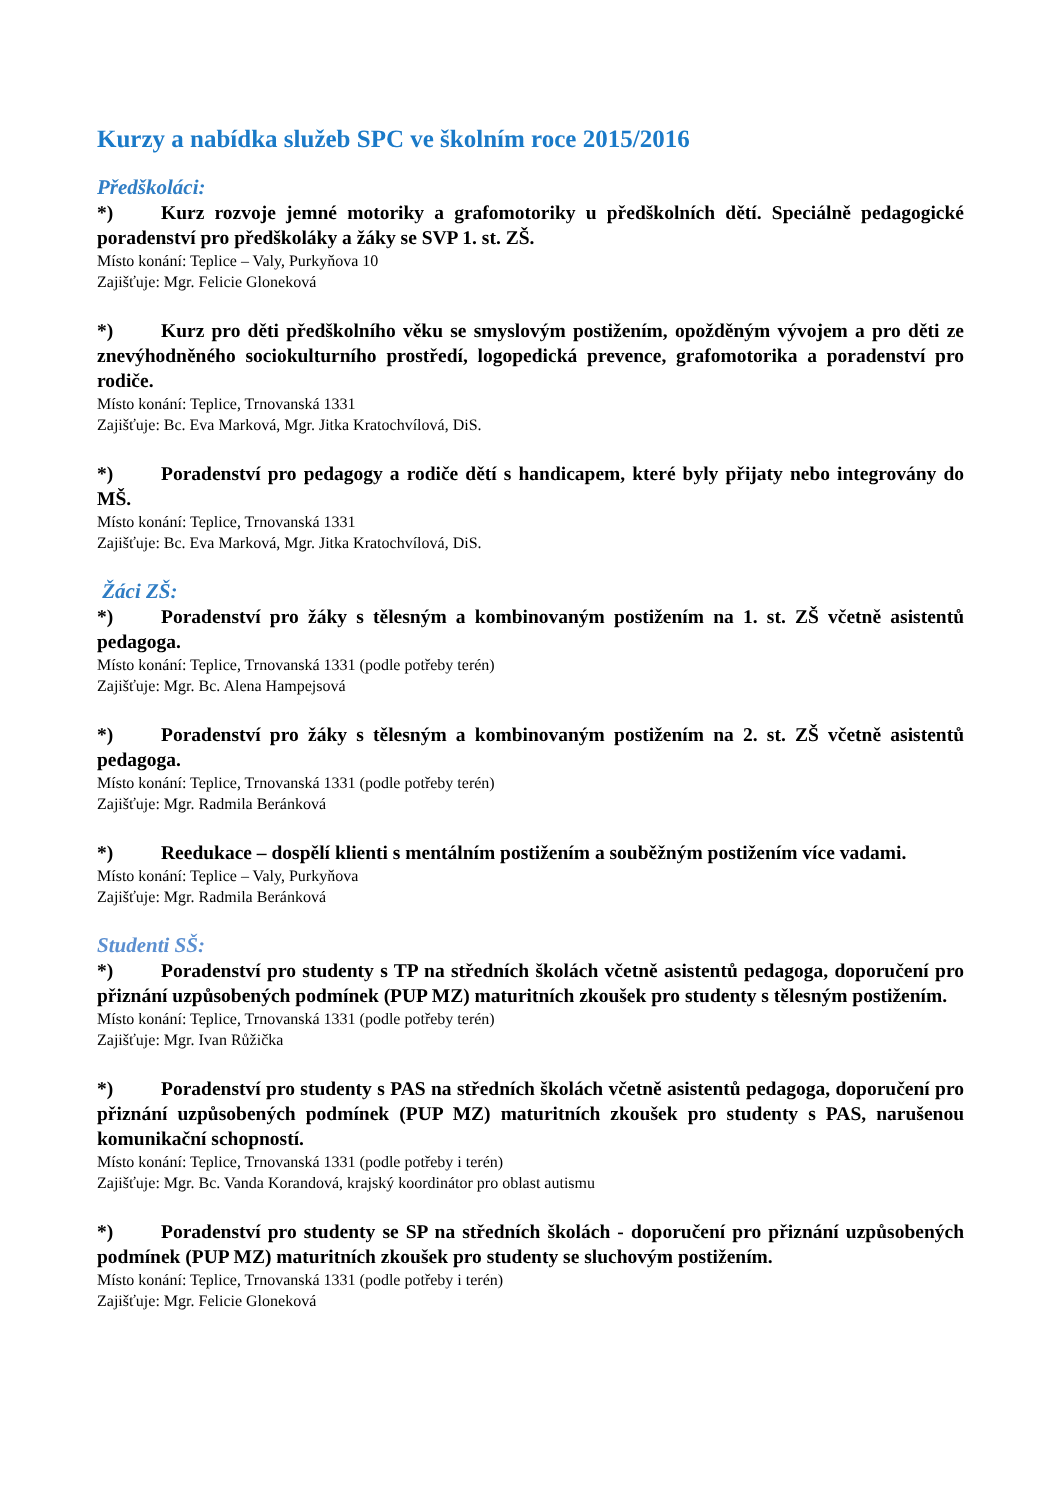Kurzy a nabídka služeb SPC ve školním roce 2015/2016
Předškoláci:
*) Kurz rozvoje jemné motoriky a grafomotoriky u předškolních dětí. Speciálně pedagogické poradenství pro předškoláky a žáky se SVP 1. st. ZŠ.
Místo konání: Teplice – Valy, Purkyňova 10
Zajišťuje: Mgr. Felicie Gloneková
*) Kurz pro děti předškolního věku se smyslovým postižením, opožděným vývojem a pro děti ze znevýhodněného sociokulturního prostředí, logopedická prevence, grafomotorika a poradenství pro rodiče.
Místo konání: Teplice, Trnovanská 1331
Zajišťuje: Bc. Eva Marková, Mgr. Jitka Kratochvílová, DiS.
*) Poradenství pro pedagogy a rodiče dětí s handicapem, které byly přijaty nebo integrovány do MŠ.
Místo konání: Teplice, Trnovanská 1331
Zajišťuje: Bc. Eva Marková, Mgr. Jitka Kratochvílová, DiS.
Žáci ZŠ:
*) Poradenství pro žáky s tělesným a kombinovaným postižením na 1. st. ZŠ včetně asistentů pedagoga.
Místo konání: Teplice, Trnovanská 1331 (podle potřeby terén)
Zajišťuje: Mgr. Bc. Alena Hampejsová
*) Poradenství pro žáky s tělesným a kombinovaným postižením na 2. st. ZŠ včetně asistentů pedagoga.
Místo konání: Teplice, Trnovanská 1331 (podle potřeby terén)
Zajišťuje: Mgr. Radmila Beránková
*) Reedukace – dospělí klienti s mentálním postižením a souběžným postižením více vadami.
Místo konání: Teplice – Valy, Purkyňova
Zajišťuje: Mgr. Radmila Beránková
Studenti SŠ:
*) Poradenství pro studenty s TP na středních školách včetně asistentů pedagoga, doporučení pro přiznání uzpůsobených podmínek (PUP MZ) maturitních zkoušek pro studenty s tělesným postižením.
Místo konání: Teplice, Trnovanská 1331 (podle potřeby terén)
Zajišťuje: Mgr. Ivan Růžička
*) Poradenství pro studenty s PAS na středních školách včetně asistentů pedagoga, doporučení pro přiznání uzpůsobených podmínek (PUP MZ) maturitních zkoušek pro studenty s PAS, narušenou komunikační schopností.
Místo konání: Teplice, Trnovanská 1331 (podle potřeby i terén)
Zajišťuje: Mgr. Bc. Vanda Korandová, krajský koordinátor pro oblast autismu
*) Poradenství pro studenty se SP na středních školách - doporučení pro přiznání uzpůsobených podmínek (PUP MZ) maturitních zkoušek pro studenty se sluchovým postižením.
Místo konání: Teplice, Trnovanská 1331 (podle potřeby i terén)
Zajišťuje: Mgr. Felicie Gloneková